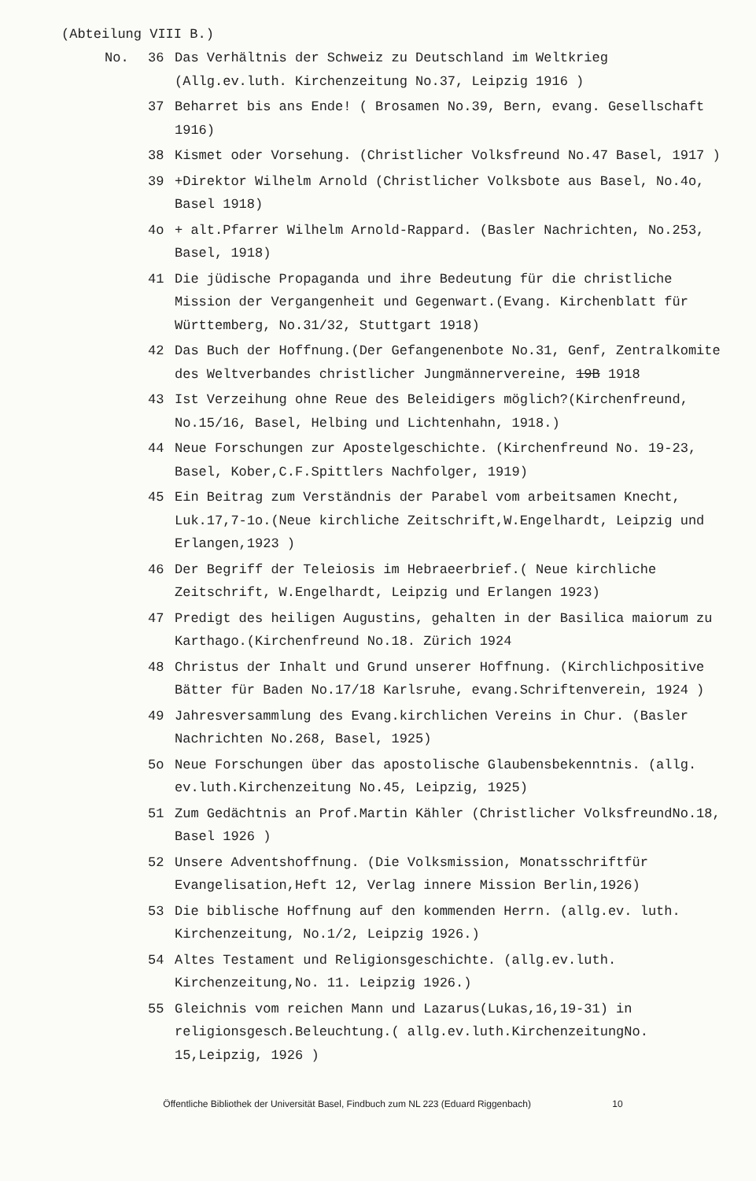(Abteilung VIII B.)
No. 36 Das Verhältnis der Schweiz zu Deutschland im Weltkrieg
(Allg.ev.luth. Kirchenzeitung No.37, Leipzig 1916 )
37 Beharret bis ans Ende! ( Brosamen No.39, Bern, evang. Gesellschaft 1916)
38 Kismet oder Vorsehung. (Christlicher Volksfreund No.47 Basel, 1917 )
39 +Direktor Wilhelm Arnold (Christlicher Volksbote aus Basel, No.4o, Basel 1918)
4o + alt.Pfarrer Wilhelm Arnold-Rappard. (Basler Nachrichten, No.253, Basel, 1918)
41 Die jüdische Propaganda und ihre Bedeutung für die christliche Mission der Vergangenheit und Gegenwart.(Evang. Kirchenblatt für Württemberg, No.31/32, Stuttgart 1918)
42 Das Buch der Hoffnung.(Der Gefangenenbote No.31, Genf, Zentralkomite des Weltverbandes christlicher Jungmännervereine, 19B 1918
43 Ist Verzeihung ohne Reue des Beleidigers möglich?(Kirchenfreund, No.15/16, Basel, Helbing und Lichtenhahn, 1918.)
44 Neue Forschungen zur Apostelgeschichte. (Kirchenfreund No. 19-23, Basel, Kober,C.F.Spittlers Nachfolger, 1919)
45 Ein Beitrag zum Verständnis der Parabel vom arbeitsamen Knecht, Luk.17,7-1o.(Neue kirchliche Zeitschrift,W.Engelhardt, Leipzig und Erlangen,1923 )
46 Der Begriff der Teleiosis im Hebraeerbrief.( Neue kirchliche Zeitschrift, W.Engelhardt, Leipzig und Erlangen 1923)
47 Predigt des heiligen Augustins, gehalten in der Basilica maiorum zu Karthago.(Kirchenfreund No.18. Zürich 1924
48 Christus der Inhalt und Grund unserer Hoffnung. (Kirchlichpositive Bätter für Baden No.17/18 Karlsruhe, evang.Schriftenverein, 1924 )
49 Jahresversammlung des Evang.kirchlichen Vereins in Chur. (Basler Nachrichten No.268, Basel, 1925)
5o Neue Forschungen über das apostolische Glaubensbekenntnis. (allg. ev.luth.Kirchenzeitung No.45, Leipzig, 1925)
51 Zum Gedächtnis an Prof.Martin Kähler (Christlicher VolksfreundNo.18, Basel 1926 )
52 Unsere Adventshoffnung. (Die Volksmission, Monatsschriftfür Evangelisation,Heft 12, Verlag innere Mission Berlin,1926)
53 Die biblische Hoffnung auf den kommenden Herrn. (allg.ev. luth. Kirchenzeitung, No.1/2, Leipzig 1926.)
54 Altes Testament und Religionsgeschichte. (allg.ev.luth. Kirchenzeitung,No. 11. Leipzig 1926.)
55 Gleichnis vom reichen Mann und Lazarus(Lukas,16,19-31) in religionsgesch.Beleuchtung.( allg.ev.luth.KirchenzeitungNo. 15,Leipzig, 1926 )
Öffentliche Bibliothek der Universität Basel, Findbuch zum NL 223 (Eduard Riggenbach) 10